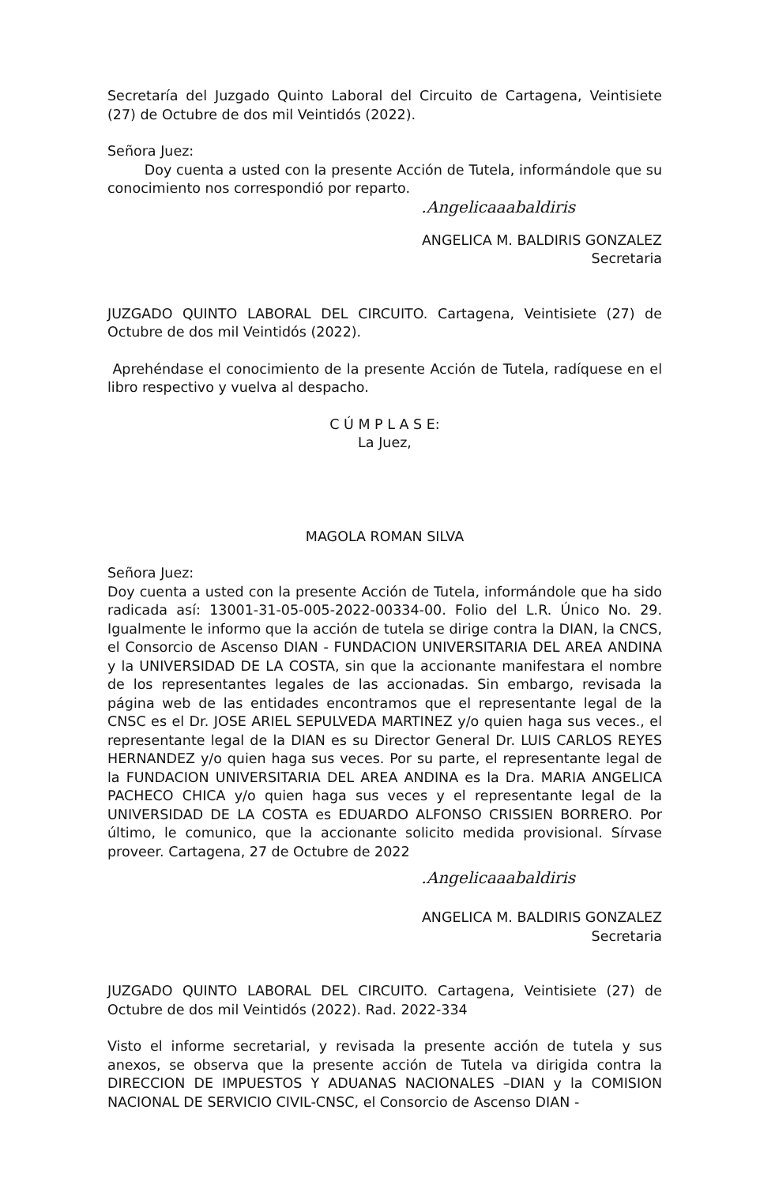Secretaría del Juzgado Quinto Laboral del Circuito de Cartagena, Veintisiete (27) de Octubre de dos mil Veintidós (2022).
Señora Juez:
Doy cuenta a usted con la presente Acción de Tutela, informándole que su conocimiento nos correspondió por reparto.
.Angelicaaabaldiris
ANGELICA M. BALDIRIS GONZALEZ
Secretaria
JUZGADO QUINTO LABORAL DEL CIRCUITO. Cartagena, Veintisiete (27) de Octubre de dos mil Veintidós (2022).
Aprehéndase el conocimiento de la presente Acción de Tutela, radíquese en el libro respectivo y vuelva al despacho.
C Ú M P L A S E:
La Juez,
MAGOLA ROMAN SILVA
Señora Juez:
Doy cuenta a usted con la presente Acción de Tutela, informándole que ha sido radicada así: 13001-31-05-005-2022-00334-00. Folio del L.R. Único No. 29. Igualmente le informo que la acción de tutela se dirige contra la DIAN, la CNCS, el Consorcio de Ascenso DIAN - FUNDACION UNIVERSITARIA DEL AREA ANDINA y la UNIVERSIDAD DE LA COSTA, sin que la accionante manifestara el nombre de los representantes legales de las accionadas. Sin embargo, revisada la página web de las entidades encontramos que el representante legal de la CNSC es el Dr. JOSE ARIEL SEPULVEDA MARTINEZ y/o quien haga sus veces., el representante legal de la DIAN es su Director General Dr. LUIS CARLOS REYES HERNANDEZ y/o quien haga sus veces. Por su parte, el representante legal de la FUNDACION UNIVERSITARIA DEL AREA ANDINA es la Dra. MARIA ANGELICA PACHECO CHICA y/o quien haga sus veces y el representante legal de la UNIVERSIDAD DE LA COSTA es EDUARDO ALFONSO CRISSIEN BORRERO. Por último, le comunico, que la accionante solicito medida provisional. Sírvase proveer. Cartagena, 27 de Octubre de 2022
.Angelicaaabaldiris
ANGELICA M. BALDIRIS GONZALEZ
Secretaria
JUZGADO QUINTO LABORAL DEL CIRCUITO. Cartagena, Veintisiete (27) de Octubre de dos mil Veintidós (2022). Rad. 2022-334
Visto el informe secretarial, y revisada la presente acción de tutela y sus anexos, se observa que la presente acción de Tutela va dirigida contra la DIRECCION DE IMPUESTOS Y ADUANAS NACIONALES –DIAN y la COMISION NACIONAL DE SERVICIO CIVIL-CNSC, el Consorcio de Ascenso DIAN -